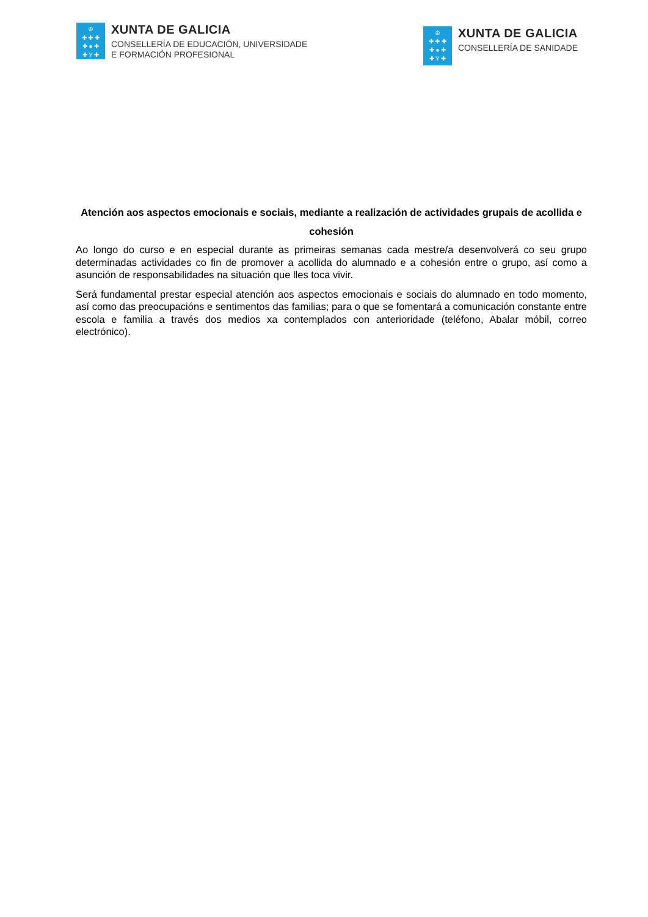♔
✚ ✚ ✚
✚ ● ✚
✚ Y ✚
XUNTA DE GALICIA
CONSELLERÍA DE EDUCACIÓN, UNIVERSIDADE
E FORMACIÓN PROFESIONAL
♔
✚ ✚ ✚
✚ ● ✚
✚ Y ✚
XUNTA DE GALICIA
CONSELLERÍA DE SANIDADE
Atención aos aspectos emocionais e sociais, mediante a realización de actividades grupais de acollida e cohesión
Ao longo do curso e en especial durante as primeiras semanas cada mestre/a desenvolverá co seu grupo determinadas actividades co fin de promover a acollida do alumnado e a cohesión entre o grupo, así como a asunción de responsabilidades na situación que lles toca vivir.
Será fundamental prestar especial atención aos aspectos emocionais e sociais do alumnado en todo momento, así como das preocupacións e sentimentos das familias; para o que se fomentará a comunicación constante entre escola e familia a través dos medios xa contemplados con anterioridade (teléfono, Abalar móbil, correo electrónico).